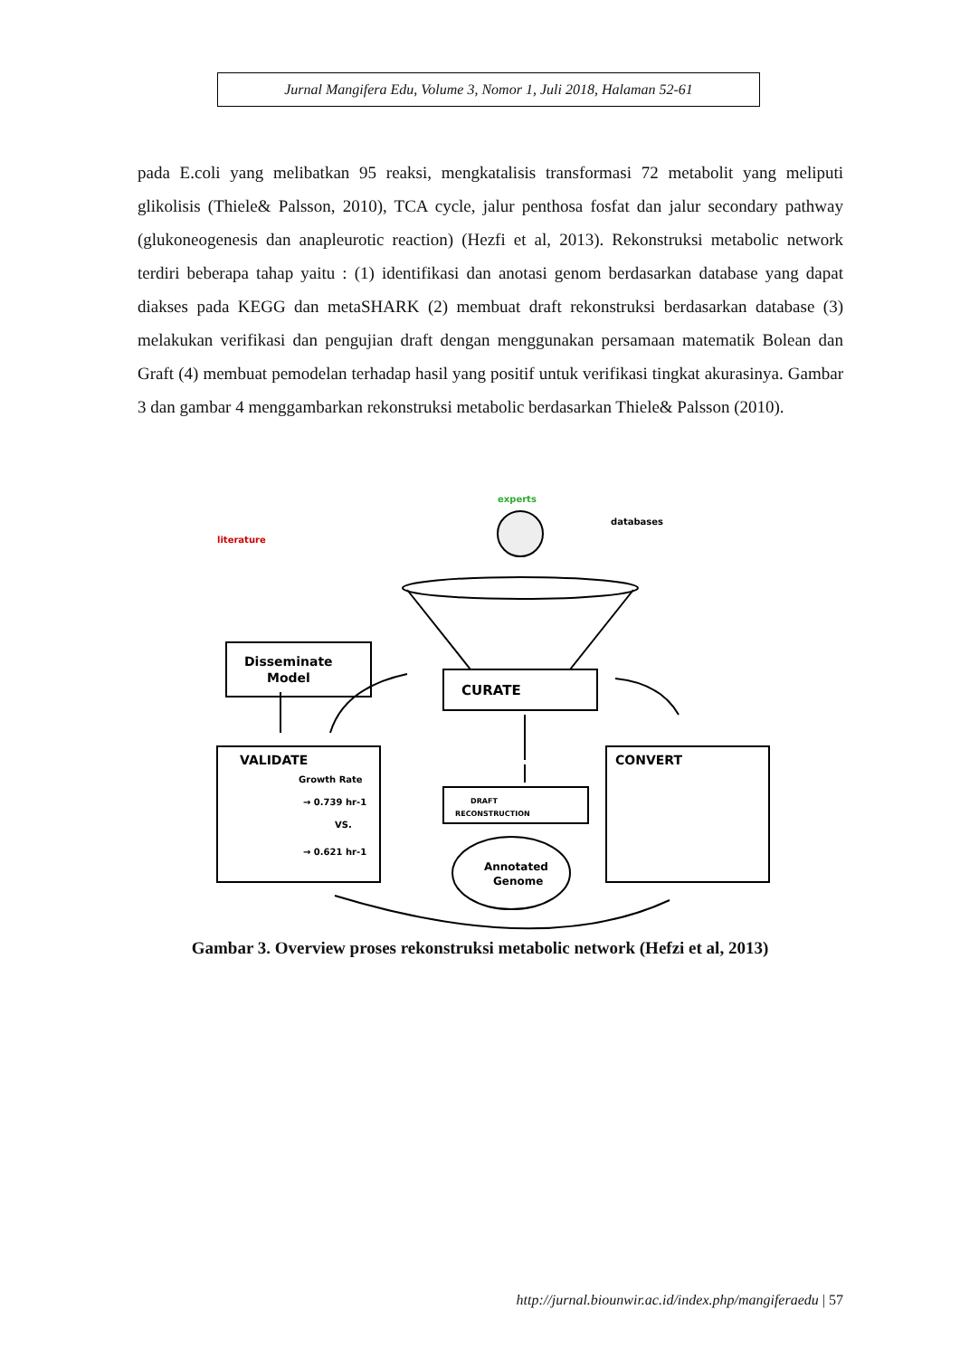Jurnal Mangifera Edu, Volume 3, Nomor 1, Juli 2018, Halaman 52-61
pada E.coli yang melibatkan 95 reaksi, mengkatalisis transformasi 72 metabolit yang meliputi glikolisis (Thiele& Palsson, 2010), TCA cycle, jalur penthosa fosfat dan jalur secondary pathway (glukoneogenesis dan anapleurotic reaction) (Hezfi et al, 2013). Rekonstruksi metabolic network terdiri beberapa tahap yaitu : (1) identifikasi dan anotasi genom berdasarkan database yang dapat diakses pada KEGG dan metaSHARK (2) membuat draft rekonstruksi berdasarkan database (3) melakukan verifikasi dan pengujian draft dengan menggunakan persamaan matematik Bolean dan Graft (4) membuat pemodelan terhadap hasil yang positif untuk verifikasi tingkat akurasinya. Gambar 3 dan gambar 4 menggambarkan rekonstruksi metabolic berdasarkan Thiele& Palsson (2010).
literature
experts
databases
Disseminate
Model
CURATE
VALIDATE
Growth Rate
→ 0.739 hr-1
VS.
→ 0.621 hr-1
DRAFT
RECONSTRUCTION
Annotated
Genome
CONVERT
Gambar 3. Overview proses rekonstruksi metabolic network (Hefzi et al, 2013)
http://jurnal.biounwir.ac.id/index.php/mangiferaedu | 57